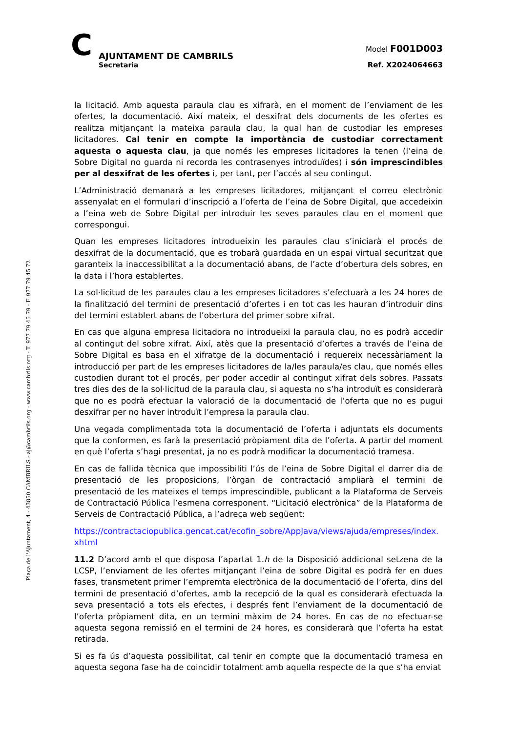C
AJUNTAMENT DE CAMBRILS
Secretaria
Model F001D003
Ref. X2024064663
Plaça de l'Ajuntament, 4 - 43850 CAMBRILS - aj@cambrils.org - www.cambrils.org - T. 977 79 45 79 - F. 977 79 45 72
la licitació. Amb aquesta paraula clau es xifrarà, en el moment de l’enviament de les ofertes, la documentació. Així mateix, el desxifrat dels documents de les ofertes es realitza mitjançant la mateixa paraula clau, la qual han de custodiar les empreses licitadores. Cal tenir en compte la importància de custodiar correctament aquesta o aquesta clau, ja que només les empreses licitadores la tenen (l’eina de Sobre Digital no guarda ni recorda les contrasenyes introduïdes) i són imprescindibles per al desxifrat de les ofertes i, per tant, per l’accés al seu contingut.
L’Administració demanarà a les empreses licitadores, mitjançant el correu electrònic assenyalat en el formulari d’inscripció a l’oferta de l’eina de Sobre Digital, que accedeixin a l’eina web de Sobre Digital per introduir les seves paraules clau en el moment que correspongui.
Quan les empreses licitadores introdueixin les paraules clau s’iniciarà el procés de desxifrat de la documentació, que es trobarà guardada en un espai virtual securitzat que garanteix la inaccessibilitat a la documentació abans, de l’acte d’obertura dels sobres, en la data i l’hora establertes.
La sol·licitud de les paraules clau a les empreses licitadores s’efectuarà a les 24 hores de la finalització del termini de presentació d’ofertes i en tot cas les hauran d’introduir dins del termini establert abans de l’obertura del primer sobre xifrat.
En cas que alguna empresa licitadora no introdueixi la paraula clau, no es podrà accedir al contingut del sobre xifrat. Així, atès que la presentació d’ofertes a través de l’eina de Sobre Digital es basa en el xifratge de la documentació i requereix necessàriament la introducció per part de les empreses licitadores de la/les paraula/es clau, que només elles custodien durant tot el procés, per poder accedir al contingut xifrat dels sobres. Passats tres dies des de la sol·licitud de la paraula clau, si aquesta no s’ha introduït es considerarà que no es podrà efectuar la valoració de la documentació de l’oferta que no es pugui desxifrar per no haver introduït l’empresa la paraula clau.
Una vegada complimentada tota la documentació de l’oferta i adjuntats els documents que la conformen, es farà la presentació pròpiament dita de l’oferta. A partir del moment en què l’oferta s’hagi presentat, ja no es podrà modificar la documentació tramesa.
En cas de fallida tècnica que impossibiliti l’ús de l’eina de Sobre Digital el darrer dia de presentació de les proposicions, l’òrgan de contractació ampliarà el termini de presentació de les mateixes el temps imprescindible, publicant a la Plataforma de Serveis de Contractació Pública l’esmena corresponent. “Licitació electrònica” de la Plataforma de Serveis de Contractació Pública, a l’adreça web següent:
https://contractaciopublica.gencat.cat/ecofin_sobre/AppJava/views/ajuda/empreses/index.xhtml
11.2 D’acord amb el que disposa l’apartat 1.h de la Disposició addicional setzena de la LCSP, l’enviament de les ofertes mitjançant l’eina de sobre Digital es podrà fer en dues fases, transmetent primer l’empremta electrònica de la documentació de l’oferta, dins del termini de presentació d’ofertes, amb la recepció de la qual es considerarà efectuada la seva presentació a tots els efectes, i després fent l’enviament de la documentació de l’oferta pròpiament dita, en un termini màxim de 24 hores. En cas de no efectuar-se aquesta segona remissió en el termini de 24 hores, es considerarà que l’oferta ha estat retirada.
Si es fa ús d’aquesta possibilitat, cal tenir en compte que la documentació tramesa en aquesta segona fase ha de coincidir totalment amb aquella respecte de la que s’ha enviat